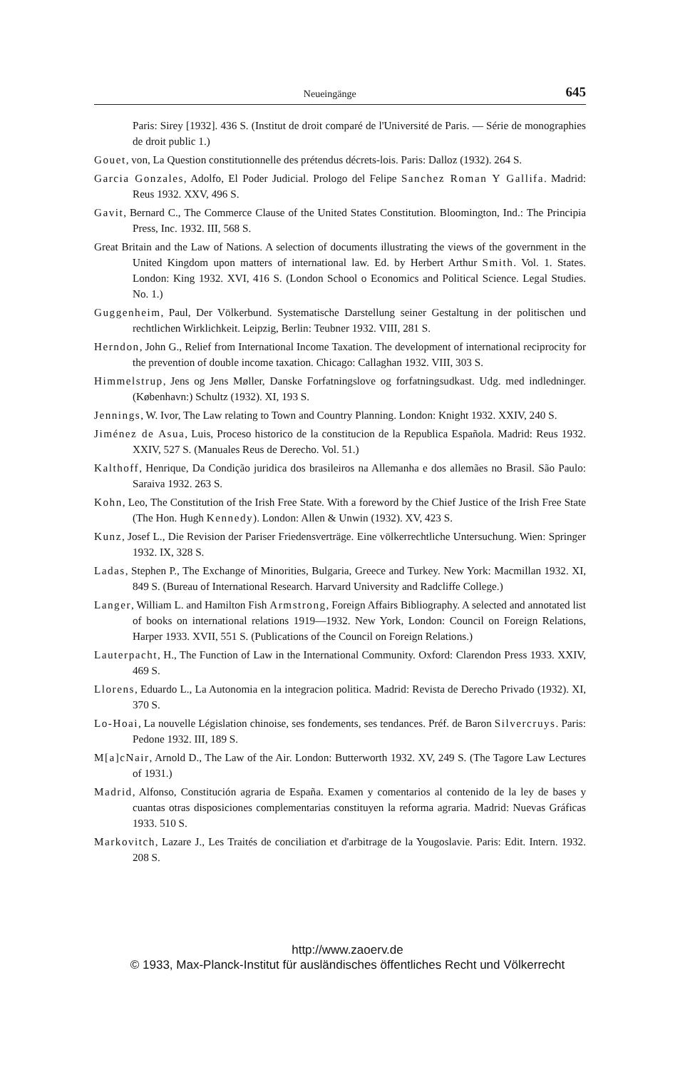Neueingänge 645
Paris: Sirey [1932]. 436 S. (Institut de droit comparé de l'Université de Paris. — Série de monographies de droit public 1.)
Gouet, von, La Question constitutionnelle des prétendus décrets-lois. Paris: Dalloz (1932). 264 S.
Garcia Gonzales, Adolfo, El Poder Judicial. Prologo del Felipe Sanchez Roman Y Gallifa. Madrid: Reus 1932. XXV, 496 S.
Gavit, Bernard C., The Commerce Clause of the United States Constitution. Bloomington, Ind.: The Principia Press, Inc. 1932. III, 568 S.
Great Britain and the Law of Nations. A selection of documents illustrating the views of the government in the United Kingdom upon matters of international law. Ed. by Herbert Arthur Smith. Vol. 1. States. London: King 1932. XVI, 416 S. (London School o Economics and Political Science. Legal Studies. No. 1.)
Guggenheim, Paul, Der Völkerbund. Systematische Darstellung seiner Gestaltung in der politischen und rechtlichen Wirklichkeit. Leipzig, Berlin: Teubner 1932. VIII, 281 S.
Herndon, John G., Relief from International Income Taxation. The development of international reciprocity for the prevention of double income taxation. Chicago: Callaghan 1932. VIII, 303 S.
Himmelstrup, Jens og Jens Møller, Danske Forfatningslove og forfatningsudkast. Udg. med indledninger. (København:) Schultz (1932). XI, 193 S.
Jennings, W. Ivor, The Law relating to Town and Country Planning. London: Knight 1932. XXIV, 240 S.
Jiménez de Asua, Luis, Proceso historico de la constitucion de la Republica Española. Madrid: Reus 1932. XXIV, 527 S. (Manuales Reus de Derecho. Vol. 51.)
Kalthoff, Henrique, Da Condição juridica dos brasileiros na Allemanha e dos allemães no Brasil. São Paulo: Saraiva 1932. 263 S.
Kohn, Leo, The Constitution of the Irish Free State. With a foreword by the Chief Justice of the Irish Free State (The Hon. Hugh Kennedy). London: Allen & Unwin (1932). XV, 423 S.
Kunz, Josef L., Die Revision der Pariser Friedensverträge. Eine völkerrechtliche Untersuchung. Wien: Springer 1932. IX, 328 S.
Ladas, Stephen P., The Exchange of Minorities, Bulgaria, Greece and Turkey. New York: Macmillan 1932. XI, 849 S. (Bureau of International Research. Harvard University and Radcliffe College.)
Langer, William L. and Hamilton Fish Armstrong, Foreign Affairs Bibliography. A selected and annotated list of books on international relations 1919—1932. New York, London: Council on Foreign Relations, Harper 1933. XVII, 551 S. (Publications of the Council on Foreign Relations.)
Lauterpacht, H., The Function of Law in the International Community. Oxford: Clarendon Press 1933. XXIV, 469 S.
Llorens, Eduardo L., La Autonomia en la integracion politica. Madrid: Revista de Derecho Privado (1932). XI, 370 S.
Lo-Hoai, La nouvelle Législation chinoise, ses fondements, ses tendances. Préf. de Baron Silvercruys. Paris: Pedone 1932. III, 189 S.
M[a]cNair, Arnold D., The Law of the Air. London: Butterworth 1932. XV, 249 S. (The Tagore Law Lectures of 1931.)
Madrid, Alfonso, Constitución agraria de España. Examen y comentarios al contenido de la ley de bases y cuantas otras disposiciones complementarias constituyen la reforma agraria. Madrid: Nuevas Gráficas 1933. 510 S.
Markovitch, Lazare J., Les Traités de conciliation et d'arbitrage de la Yougoslavie. Paris: Edit. Intern. 1932. 208 S.
http://www.zaoerv.de
© 1933, Max-Planck-Institut für ausländisches öffentliches Recht und Völkerrecht